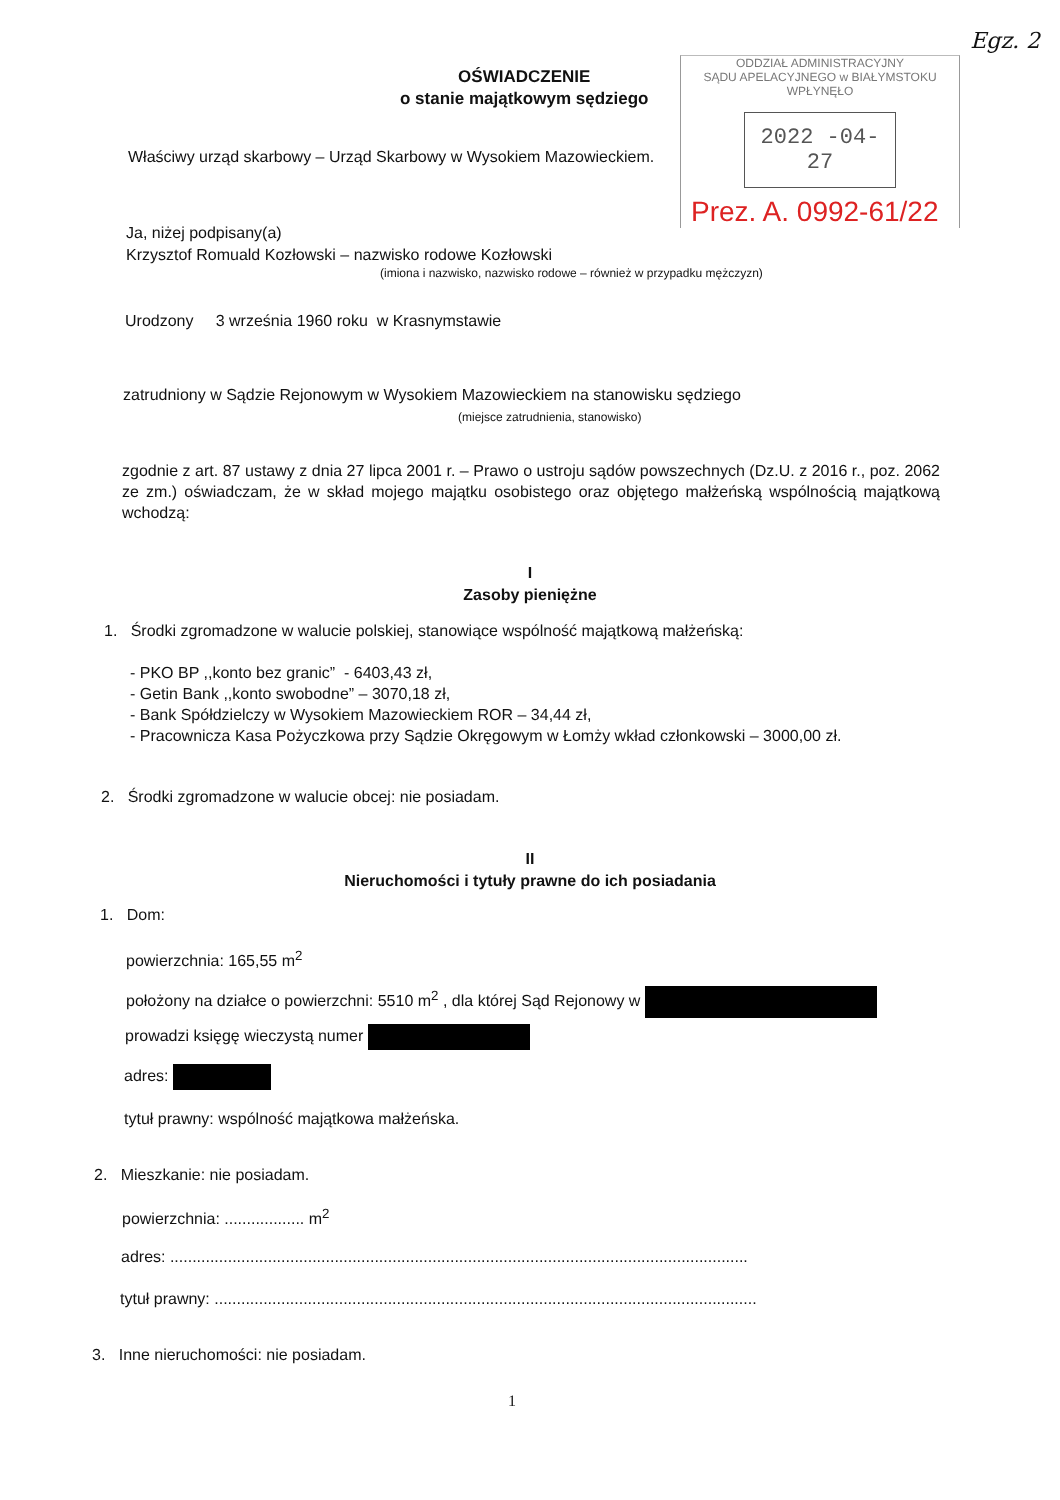Egz. 2
OŚWIADCZENIE
o stanie majątkowym sędziego
ODDZIAŁ ADMINISTRACYJNY
SĄDU APELACYJNEGO w BIAŁYMSTOKU
WPŁYNĘŁO
2022 -04- 27
Prez. A. 0992-61/22
Właściwy urząd skarbowy – Urząd Skarbowy w Wysokiem Mazowieckiem.
Ja, niżej podpisany(a)
Krzysztof Romuald Kozłowski – nazwisko rodowe Kozłowski
(imiona i nazwisko, nazwisko rodowe – również w przypadku mężczyzn)
Urodzony 3 września 1960 roku w Krasnymstawie
zatrudniony w Sądzie Rejonowym w Wysokiem Mazowieckiem na stanowisku sędziego
(miejsce zatrudnienia, stanowisko)
zgodnie z art. 87 ustawy z dnia 27 lipca 2001 r. – Prawo o ustroju sądów powszechnych (Dz.U. z 2016 r., poz. 2062 ze zm.) oświadczam, że w skład mojego majątku osobistego oraz objętego małżeńską wspólnością majątkową wchodzą:
I
Zasoby pieniężne
1. Środki zgromadzone w walucie polskiej, stanowiące wspólność majątkową małżeńską:
- PKO BP ,,konto bez granic” - 6403,43 zł,
- Getin Bank ,,konto swobodne” – 3070,18 zł,
- Bank Spółdzielczy w Wysokiem Mazowieckiem ROR – 34,44 zł,
- Pracownicza Kasa Pożyczkowa przy Sądzie Okręgowym w Łomży wkład członkowski – 3000,00 zł.
2. Środki zgromadzone w walucie obcej: nie posiadam.
II
Nieruchomości i tytuły prawne do ich posiadania
1. Dom:
powierzchnia: 165,55 m<sup>2</sup>
położony na działce o powierzchni: 5510 m<sup>2</sup> , dla której Sąd Rejonowy w
prowadzi księgę wieczystą numer
adres:
tytuł prawny: wspólność majątkowa małżeńska.
2. Mieszkanie: nie posiadam.
powierzchnia: .................. m<sup>2</sup>
adres: ..................................................................................................................................
tytuł prawny: ..........................................................................................................................
3. Inne nieruchomości: nie posiadam.
1